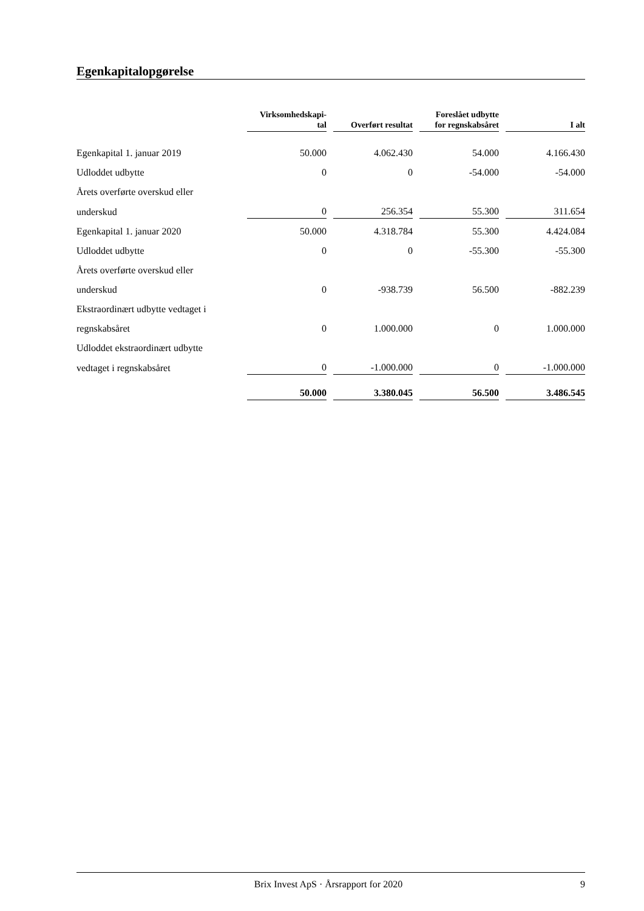Egenkapitalopgørelse
| | Virksomhedskapi- tal | Overført resultat | Foreslået udbytte for regnskabsåret | I alt |
| --- | --- | --- | --- | --- |
| Egenkapital 1. januar 2019 | 50.000 | 4.062.430 | 54.000 | 4.166.430 |
| Udloddet udbytte | 0 | 0 | -54.000 | -54.000 |
| Årets overførte overskud eller | | | | |
| underskud | 0 | 256.354 | 55.300 | 311.654 |
| Egenkapital 1. januar 2020 | 50.000 | 4.318.784 | 55.300 | 4.424.084 |
| Udloddet udbytte | 0 | 0 | -55.300 | -55.300 |
| Årets overførte overskud eller | | | | |
| underskud | 0 | -938.739 | 56.500 | -882.239 |
| Ekstraordinært udbytte vedtaget i | | | | |
| regnskabsåret | 0 | 1.000.000 | 0 | 1.000.000 |
| Udloddet ekstraordinært udbytte | | | | |
| vedtaget i regnskabsåret | 0 | -1.000.000 | 0 | -1.000.000 |
| | 50.000 | 3.380.045 | 56.500 | 3.486.545 |
Brix Invest ApS · Årsrapport for 2020 9